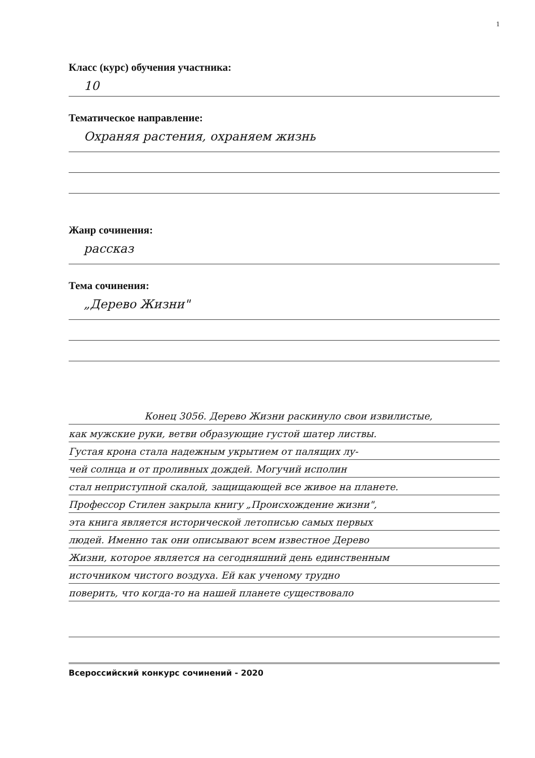1
Класс (курс) обучения участника:
10
Тематическое направление:
Охраняя растения, охраняем жизнь
Жанр сочинения:
рассказ
Тема сочинения:
„Дерево Жизни"
Конец 3056. Дерево Жизни раскинуло свои извилистые,
как мужские руки, ветви образующие густой шатер листвы.
Густая крона стала надежным укрытием от палящих лу-
чей солнца и от проливных дождей. Могучий исполин
стал неприступной скалой, защищающей все живое на планете.
Профессор Стилен закрыла книгу „Происхождение жизни",
эта книга является исторической летописью самых первых
людей. Именно так они описывают всем известное Дерево
Жизни, которое является на сегодняшний день единственным
источником чистого воздуха. Ей как ученому трудно
поверить, что когда-то на нашей планете существовало
Всероссийский конкурс сочинений - 2020